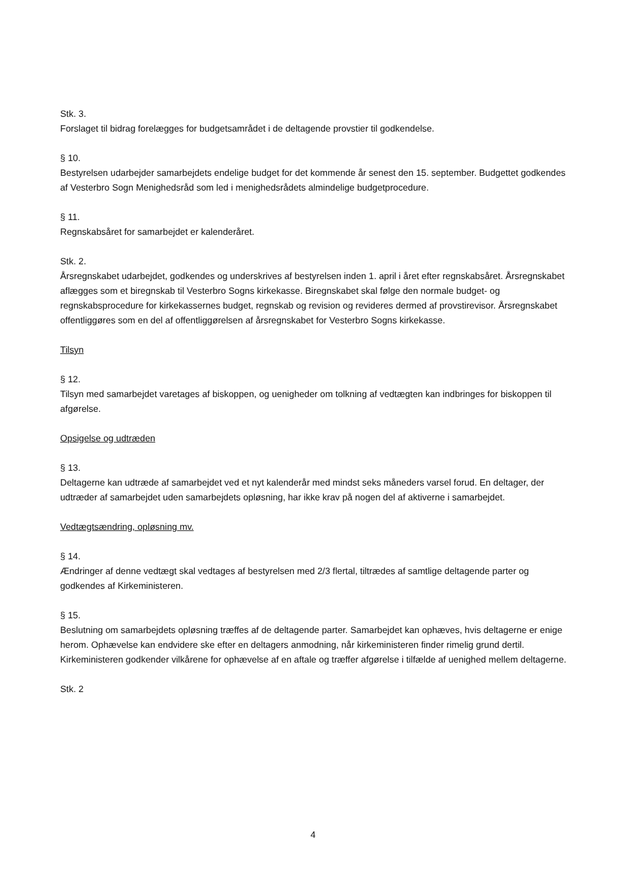Stk. 3.
Forslaget til bidrag forelægges for budgetsamrådet i de deltagende provstier til godkendelse.
§ 10.
Bestyrelsen udarbejder samarbejdets endelige budget for det kommende år senest den 15. september. Budgettet godkendes af Vesterbro Sogn Menighedsråd som led i menighedsrådets almindelige budgetprocedure.
§ 11.
Regnskabsåret for samarbejdet er kalenderåret.
Stk. 2.
Årsregnskabet udarbejdet, godkendes og underskrives af bestyrelsen inden 1. april i året efter regnskabsåret. Årsregnskabet aflægges som et biregnskab til Vesterbro Sogns kirkekasse. Biregnskabet skal følge den normale budget- og regnskabsprocedure for kirkekassernes budget, regnskab og revision og revideres dermed af provstirevisor. Årsregnskabet offentliggøres som en del af offentliggørelsen af årsregnskabet for Vesterbro Sogns kirkekasse.
Tilsyn
§ 12.
Tilsyn med samarbejdet varetages af biskoppen, og uenigheder om tolkning af vedtægten kan indbringes for biskoppen til afgørelse.
Opsigelse og udtræden
§ 13.
Deltagerne kan udtræde af samarbejdet ved et nyt kalenderår med mindst seks måneders varsel forud. En deltager, der udtræder af samarbejdet uden samarbejdets opløsning, har ikke krav på nogen del af aktiverne i samarbejdet.
Vedtægtsændring, opløsning mv.
§ 14.
Ændringer af denne vedtægt skal vedtages af bestyrelsen med 2/3 flertal, tiltrædes af samtlige deltagende parter og godkendes af Kirkeministeren.
§ 15.
Beslutning om samarbejdets opløsning træffes af de deltagende parter. Samarbejdet kan ophæves, hvis deltagerne er enige herom. Ophævelse kan endvidere ske efter en deltagers anmodning, når kirkeministeren finder rimelig grund dertil. Kirkeministeren godkender vilkårene for ophævelse af en aftale og træffer afgørelse i tilfælde af uenighed mellem deltagerne.
Stk. 2
4